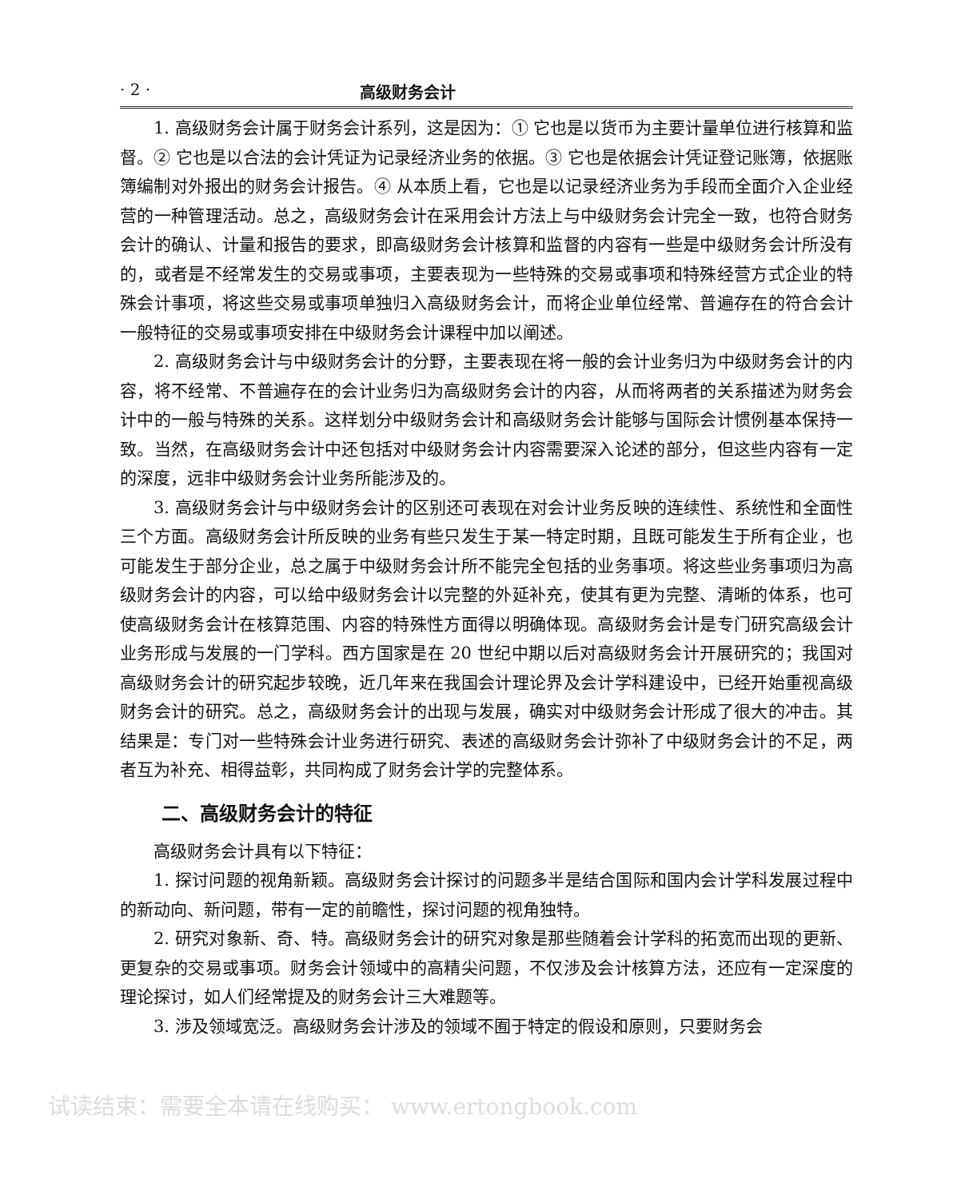· 2 · 高级财务会计
1. 高级财务会计属于财务会计系列，这是因为：① 它也是以货币为主要计量单位进行核算和监督。② 它也是以合法的会计凭证为记录经济业务的依据。③ 它也是依据会计凭证登记账簿，依据账簿编制对外报出的财务会计报告。④ 从本质上看，它也是以记录经济业务为手段而全面介入企业经营的一种管理活动。总之，高级财务会计在采用会计方法上与中级财务会计完全一致，也符合财务会计的确认、计量和报告的要求，即高级财务会计核算和监督的内容有一些是中级财务会计所没有的，或者是不经常发生的交易或事项，主要表现为一些特殊的交易或事项和特殊经营方式企业的特殊会计事项，将这些交易或事项单独归入高级财务会计，而将企业单位经常、普遍存在的符合会计一般特征的交易或事项安排在中级财务会计课程中加以阐述。
2. 高级财务会计与中级财务会计的分野，主要表现在将一般的会计业务归为中级财务会计的内容，将不经常、不普遍存在的会计业务归为高级财务会计的内容，从而将两者的关系描述为财务会计中的一般与特殊的关系。这样划分中级财务会计和高级财务会计能够与国际会计惯例基本保持一致。当然，在高级财务会计中还包括对中级财务会计内容需要深入论述的部分，但这些内容有一定的深度，远非中级财务会计业务所能涉及的。
3. 高级财务会计与中级财务会计的区别还可表现在对会计业务反映的连续性、系统性和全面性三个方面。高级财务会计所反映的业务有些只发生于某一特定时期，且既可能发生于所有企业，也可能发生于部分企业，总之属于中级财务会计所不能完全包括的业务事项。将这些业务事项归为高级财务会计的内容，可以给中级财务会计以完整的外延补充，使其有更为完整、清晰的体系，也可使高级财务会计在核算范围、内容的特殊性方面得以明确体现。高级财务会计是专门研究高级会计业务形成与发展的一门学科。西方国家是在 20 世纪中期以后对高级财务会计开展研究的；我国对高级财务会计的研究起步较晚，近几年来在我国会计理论界及会计学科建设中，已经开始重视高级财务会计的研究。总之，高级财务会计的出现与发展，确实对中级财务会计形成了很大的冲击。其结果是：专门对一些特殊会计业务进行研究、表述的高级财务会计弥补了中级财务会计的不足，两者互为补充、相得益彰，共同构成了财务会计学的完整体系。
二、高级财务会计的特征
高级财务会计具有以下特征：
1. 探讨问题的视角新颖。高级财务会计探讨的问题多半是结合国际和国内会计学科发展过程中的新动向、新问题，带有一定的前瞻性，探讨问题的视角独特。
2. 研究对象新、奇、特。高级财务会计的研究对象是那些随着会计学科的拓宽而出现的更新、更复杂的交易或事项。财务会计领域中的高精尖问题，不仅涉及会计核算方法，还应有一定深度的理论探讨，如人们经常提及的财务会计三大难题等。
3. 涉及领域宽泛。高级财务会计涉及的领域不囿于特定的假设和原则，只要财务会
试读结束：需要全本请在线购买： www.ertongbook.com